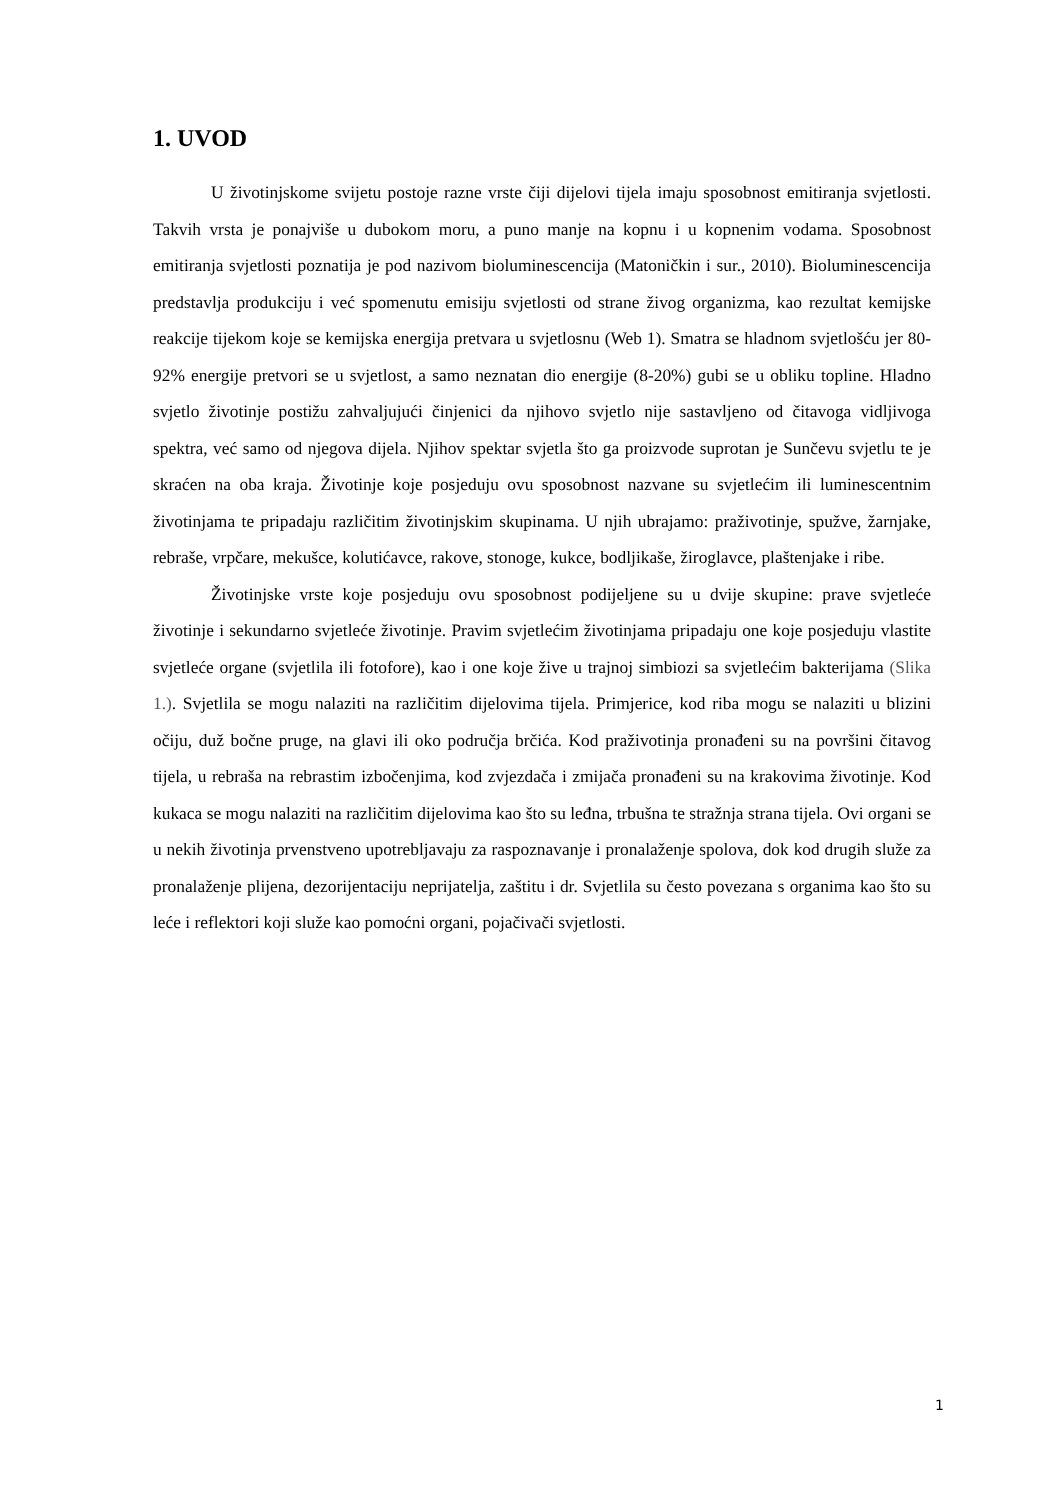1. UVOD
U životinjskome svijetu postoje razne vrste čiji dijelovi tijela imaju sposobnost emitiranja svjetlosti. Takvih vrsta je ponajviše u dubokom moru, a puno manje na kopnu i u kopnenim vodama. Sposobnost emitiranja svjetlosti poznatija je pod nazivom bioluminescencija (Matoničkin i sur., 2010). Bioluminescencija predstavlja produkciju i već spomenutu emisiju svjetlosti od strane živog organizma, kao rezultat kemijske reakcije tijekom koje se kemijska energija pretvara u svjetlosnu (Web 1). Smatra se hladnom svjetlošću jer 80-92% energije pretvori se u svjetlost, a samo neznatan dio energije (8-20%) gubi se u obliku topline. Hladno svjetlo životinje postižu zahvaljujući činjenici da njihovo svjetlo nije sastavljeno od čitavoga vidljivoga spektra, već samo od njegova dijela. Njihov spektar svjetla što ga proizvode suprotan je Sunčevu svjetlu te je skraćen na oba kraja. Životinje koje posjeduju ovu sposobnost nazvane su svjetlećim ili luminescentnim životinjama te pripadaju različitim životinjskim skupinama. U njih ubrajamo: praživotinje, spužve, žarnjake, rebraše, vrpčare, mekušce, kolutićavce, rakove, stonoge, kukce, bodljikaše, žiroglavce, plaštenjake i ribe.
Životinjske vrste koje posjeduju ovu sposobnost podijeljene su u dvije skupine: prave svjetleće životinje i sekundarno svjetleće životinje. Pravim svjetlećim životinjama pripadaju one koje posjeduju vlastite svjetleće organe (svjetlila ili fotofore), kao i one koje žive u trajnoj simbiozi sa svjetlećim bakterijama (Slika 1.). Svjetlila se mogu nalaziti na različitim dijelovima tijela. Primjerice, kod riba mogu se nalaziti u blizini očiju, duž bočne pruge, na glavi ili oko područja brčića. Kod praživotinja pronađeni su na površini čitavog tijela, u rebraša na rebrastim izbočenjima, kod zvjezdača i zmijača pronađeni su na krakovima životinje. Kod kukaca se mogu nalaziti na različitim dijelovima kao što su leđna, trbušna te stražnja strana tijela. Ovi organi se u nekih životinja prvenstveno upotrebljavaju za raspoznavanje i pronalaženje spolova, dok kod drugih služe za pronalaženje plijena, dezorijentaciju neprijatelja, zaštitu i dr. Svjetlila su često povezana s organima kao što su leće i reflektori koji služe kao pomoćni organi, pojačivači svjetlosti.
1